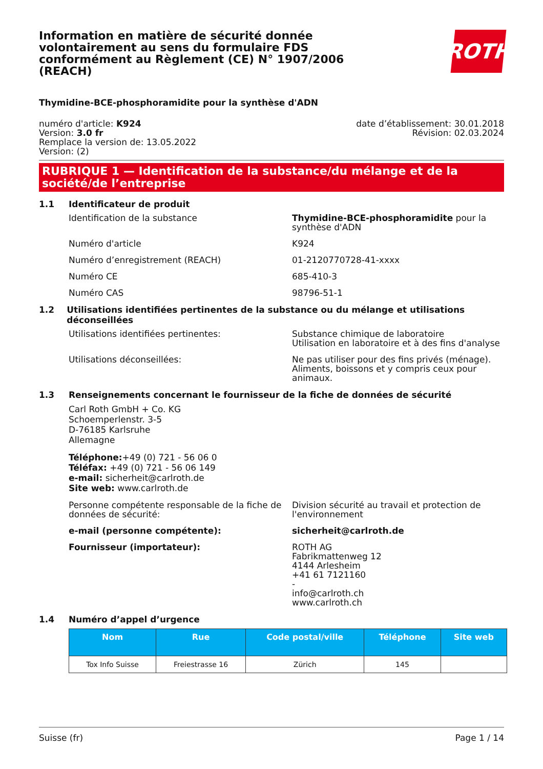ROTH
Information en matière de sécurité donnée volontairement au sens du formulaire FDS conformément au Règlement (CE) N° 1907/2006 (REACH)
Thymidine-BCE-phosphoramidite pour la synthèse d'ADN
numéro d'article: K924
Version: 3.0 fr
Remplace la version de: 13.05.2022
Version: (2)
date d’établissement: 30.01.2018
Révision: 02.03.2024
RUBRIQUE 1 — Identification de la substance/du mélange et de la société/de l’entreprise
1.1 Identificateur de produit
Identification de la substance Thymidine-BCE-phosphoramidite pour la synthèse d'ADN
Numéro d'article K924
Numéro d’enregistrement (REACH) 01-2120770728-41-xxxx
Numéro CE 685-410-3
Numéro CAS 98796-51-1
1.2 Utilisations identifiées pertinentes de la substance ou du mélange et utilisations déconseillées
Utilisations identifiées pertinentes: Substance chimique de laboratoire
Utilisation en laboratoire et à des fins d'analyse
Utilisations déconseillées: Ne pas utiliser pour des fins privés (ménage). Aliments, boissons et y compris ceux pour animaux.
1.3 Renseignements concernant le fournisseur de la fiche de données de sécurité
Carl Roth GmbH + Co. KG
Schoemperlenstr. 3-5
D-76185 Karlsruhe
Allemagne
Téléphone:+49 (0) 721 - 56 06 0
Téléfax: +49 (0) 721 - 56 06 149
e-mail: sicherheit@carlroth.de
Site web: www.carlroth.de
Personne compétente responsable de la fiche de données de sécurité:
Division sécurité au travail et protection de l'environnement
e-mail (personne compétente): sicherheit@carlroth.de
Fournisseur (importateur): ROTH AG
Fabrikmattenweg 12
4144 Arlesheim
+41 61 7121160
-
info@carlroth.ch
www.carlroth.ch
1.4 Numéro d’appel d’urgence
| Nom | Rue | Code postal/ville | Téléphone | Site web |
| --- | --- | --- | --- | --- |
| Tox Info Suisse | Freiestrasse 16 | Zürich | 145 | |
Suisse (fr) Page 1 / 14